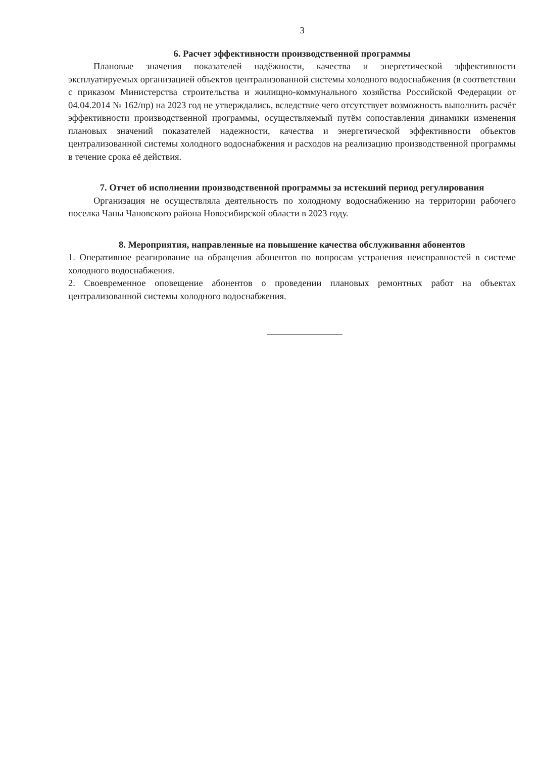3
6. Расчет эффективности производственной программы
Плановые значения показателей надёжности, качества и энергетической эффективности эксплуатируемых организацией объектов централизованной системы холодного водоснабжения (в соответствии с приказом Министерства строительства и жилищно-коммунального хозяйства Российской Федерации от 04.04.2014 № 162/пр) на 2023 год не утверждались, вследствие чего отсутствует возможность выполнить расчёт эффективности производственной программы, осуществляемый путём сопоставления динамики изменения плановых значений показателей надежности, качества и энергетической эффективности объектов централизованной системы холодного водоснабжения и расходов на реализацию производственной программы в течение срока её действия.
7. Отчет об исполнении производственной программы за истекший период регулирования
Организация не осуществляла деятельность по холодному водоснабжению на территории рабочего поселка Чаны Чановского района Новосибирской области в 2023 году.
8. Мероприятия, направленные на повышение качества обслуживания абонентов
1. Оперативное реагирование на обращения абонентов по вопросам устранения неисправностей в системе холодного водоснабжения.
2. Своевременное оповещение абонентов о проведении плановых ремонтных работ на объектах централизованной системы холодного водоснабжения.